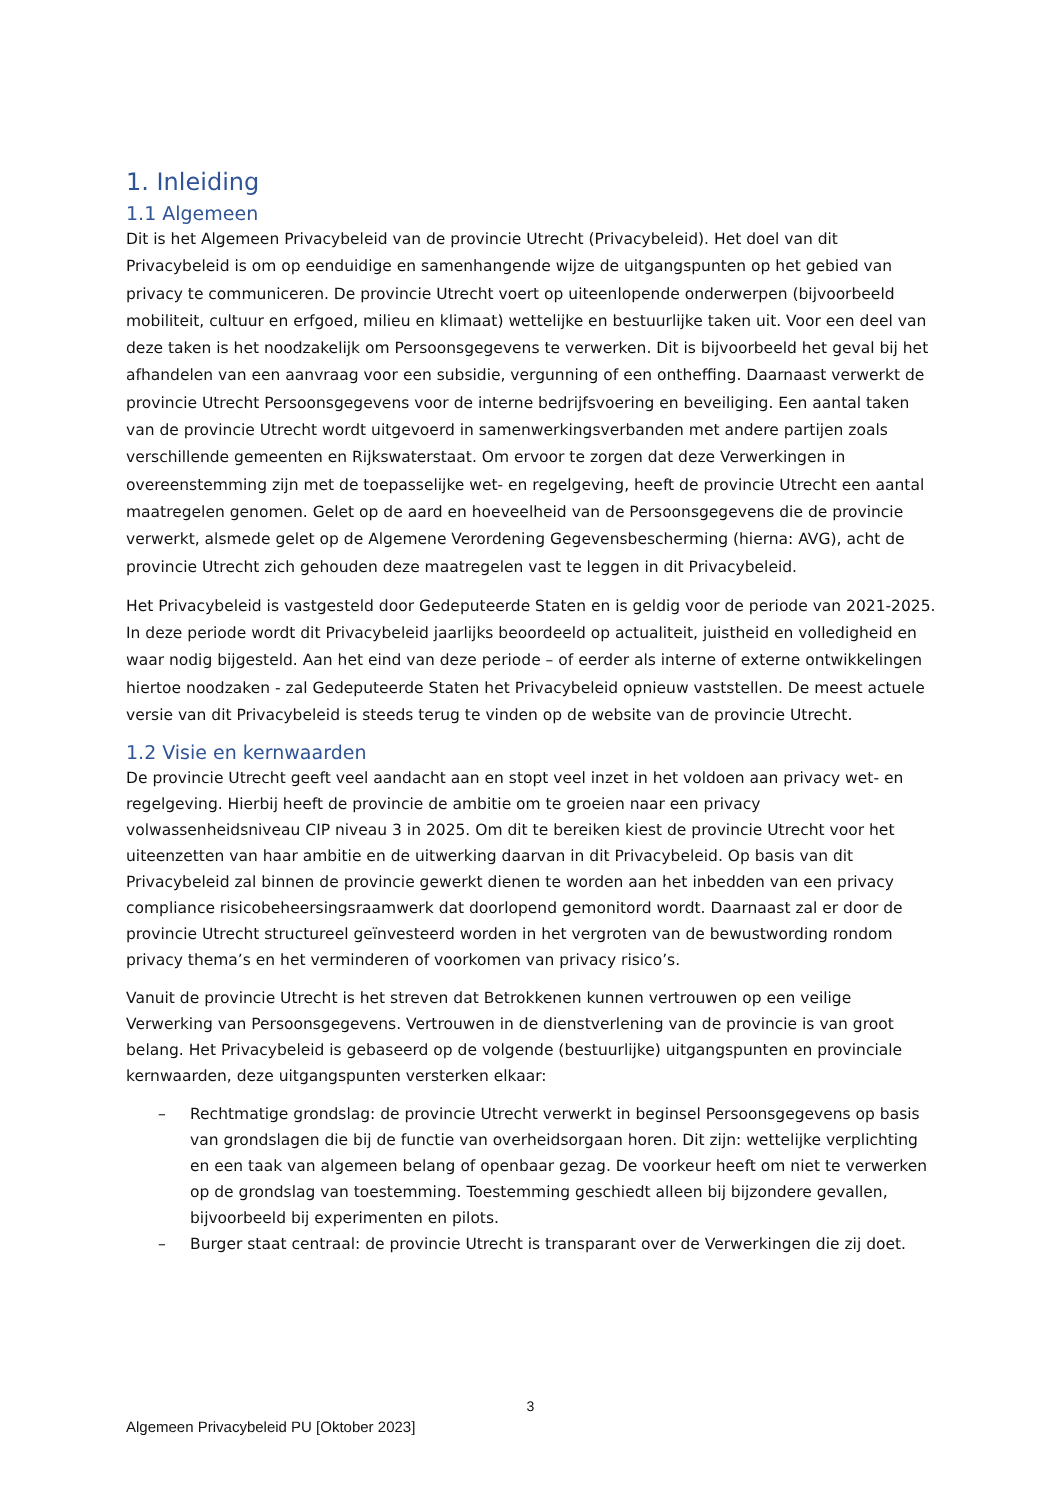1. Inleiding
1.1 Algemeen
Dit is het Algemeen Privacybeleid van de provincie Utrecht (Privacybeleid). Het doel van dit Privacybeleid is om op eenduidige en samenhangende wijze de uitgangspunten op het gebied van privacy te communiceren. De provincie Utrecht voert op uiteenlopende onderwerpen (bijvoorbeeld mobiliteit, cultuur en erfgoed, milieu en klimaat) wettelijke en bestuurlijke taken uit. Voor een deel van deze taken is het noodzakelijk om Persoonsgegevens te verwerken. Dit is bijvoorbeeld het geval bij het afhandelen van een aanvraag voor een subsidie, vergunning of een ontheffing. Daarnaast verwerkt de provincie Utrecht Persoonsgegevens voor de interne bedrijfsvoering en beveiliging. Een aantal taken van de provincie Utrecht wordt uitgevoerd in samenwerkingsverbanden met andere partijen zoals verschillende gemeenten en Rijkswaterstaat. Om ervoor te zorgen dat deze Verwerkingen in overeenstemming zijn met de toepasselijke wet- en regelgeving, heeft de provincie Utrecht een aantal maatregelen genomen. Gelet op de aard en hoeveelheid van de Persoonsgegevens die de provincie verwerkt, alsmede gelet op de Algemene Verordening Gegevensbescherming (hierna: AVG), acht de provincie Utrecht zich gehouden deze maatregelen vast te leggen in dit Privacybeleid.
Het Privacybeleid is vastgesteld door Gedeputeerde Staten en is geldig voor de periode van 2021-2025. In deze periode wordt dit Privacybeleid jaarlijks beoordeeld op actualiteit, juistheid en volledigheid en waar nodig bijgesteld. Aan het eind van deze periode – of eerder als interne of externe ontwikkelingen hiertoe noodzaken - zal Gedeputeerde Staten het Privacybeleid opnieuw vaststellen. De meest actuele versie van dit Privacybeleid is steeds terug te vinden op de website van de provincie Utrecht.
1.2 Visie en kernwaarden
De provincie Utrecht geeft veel aandacht aan en stopt veel inzet in het voldoen aan privacy wet- en regelgeving. Hierbij heeft de provincie de ambitie om te groeien naar een privacy volwassenheidsniveau CIP niveau 3 in 2025. Om dit te bereiken kiest de provincie Utrecht voor het uiteenzetten van haar ambitie en de uitwerking daarvan in dit Privacybeleid. Op basis van dit Privacybeleid zal binnen de provincie gewerkt dienen te worden aan het inbedden van een privacy compliance risicobeheersingsraamwerk dat doorlopend gemonitord wordt. Daarnaast zal er door de provincie Utrecht structureel geïnvesteerd worden in het vergroten van de bewustwording rondom privacy thema’s en het verminderen of voorkomen van privacy risico’s.
Vanuit de provincie Utrecht is het streven dat Betrokkenen kunnen vertrouwen op een veilige Verwerking van Persoonsgegevens. Vertrouwen in de dienstverlening van de provincie is van groot belang. Het Privacybeleid is gebaseerd op de volgende (bestuurlijke) uitgangspunten en provinciale kernwaarden, deze uitgangspunten versterken elkaar:
– Rechtmatige grondslag: de provincie Utrecht verwerkt in beginsel Persoonsgegevens op basis van grondslagen die bij de functie van overheidsorgaan horen. Dit zijn: wettelijke verplichting en een taak van algemeen belang of openbaar gezag. De voorkeur heeft om niet te verwerken op de grondslag van toestemming. Toestemming geschiedt alleen bij bijzondere gevallen, bijvoorbeeld bij experimenten en pilots.
– Burger staat centraal: de provincie Utrecht is transparant over de Verwerkingen die zij doet.
3
Algemeen Privacybeleid PU [Oktober 2023]